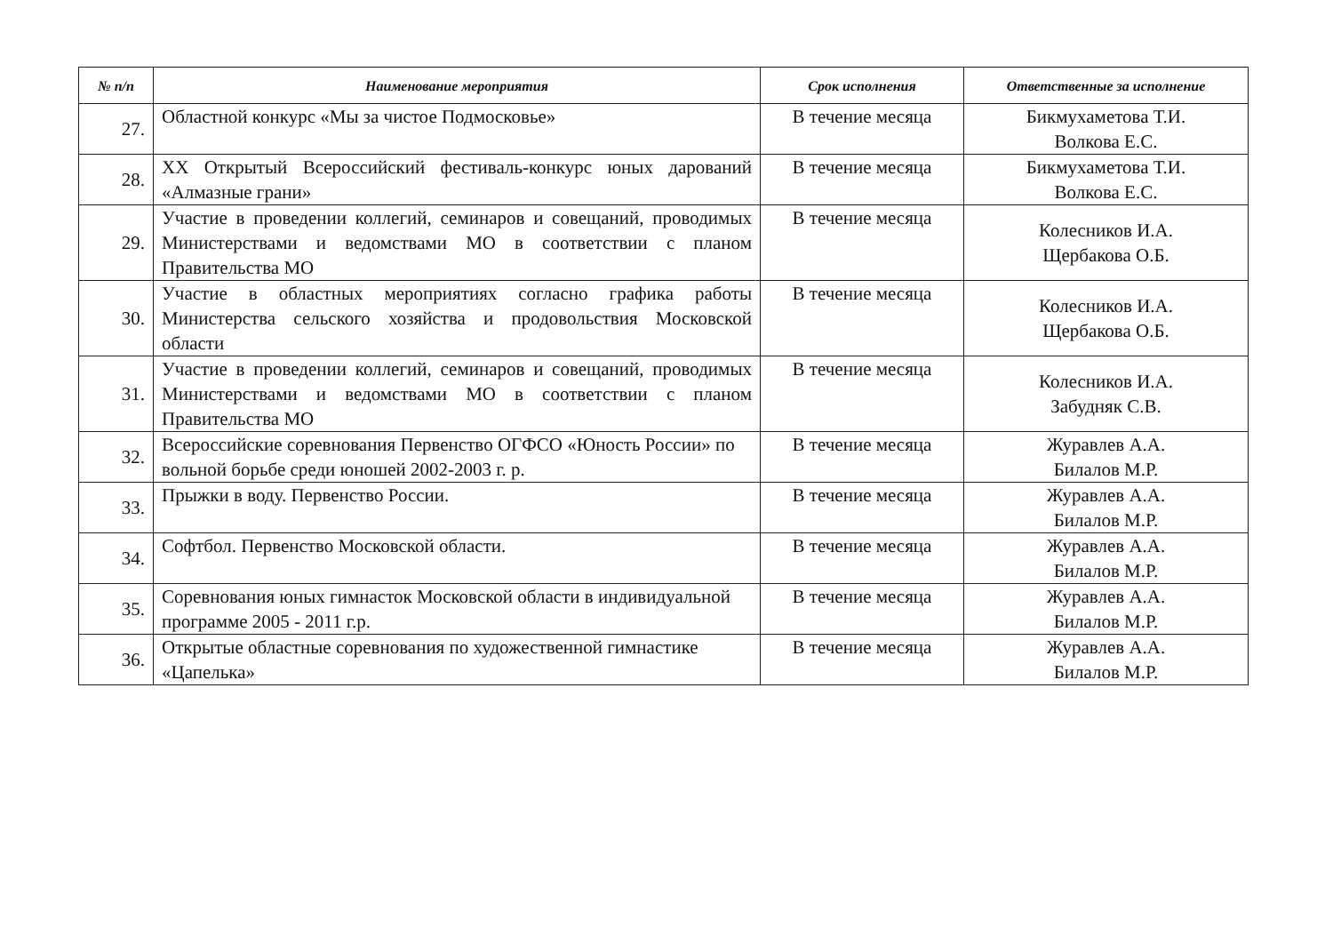| № п/п | Наименование мероприятия | Срок исполнения | Ответственные за исполнение |
| --- | --- | --- | --- |
| 27. | Областной конкурс «Мы за чистое Подмосковье» | В течение месяца | Бикмухаметова Т.И. Волкова Е.С. |
| 28. | XX Открытый Всероссийский фестиваль-конкурс юных дарований «Алмазные грани» | В течение месяца | Бикмухаметова Т.И. Волкова Е.С. |
| 29. | Участие в проведении коллегий, семинаров и совещаний, проводимых Министерствами и ведомствами МО в соответствии с планом Правительства МО | В течение месяца | Колесников И.А. Щербакова О.Б. |
| 30. | Участие в областных мероприятиях согласно графика работы Министерства сельского хозяйства и продовольствия Московской области | В течение месяца | Колесников И.А. Щербакова О.Б. |
| 31. | Участие в проведении коллегий, семинаров и совещаний, проводимых Министерствами и ведомствами МО в соответствии с планом Правительства МО | В течение месяца | Колесников И.А. Забудняк С.В. |
| 32. | Всероссийские соревнования Первенство ОГФСО «Юность России» по вольной борьбе среди юношей 2002-2003 г. р. | В течение месяца | Журавлев А.А. Билалов М.Р. |
| 33. | Прыжки в воду. Первенство России. | В течение месяца | Журавлев А.А. Билалов М.Р. |
| 34. | Софтбол. Первенство Московской области. | В течение месяца | Журавлев А.А. Билалов М.Р. |
| 35. | Соревнования юных гимнасток Московской области в индивидуальной программе 2005 - 2011 г.р. | В течение месяца | Журавлев А.А. Билалов М.Р. |
| 36. | Открытые областные соревнования по художественной гимнастике «Цапелька» | В течение месяца | Журавлев А.А. Билалов М.Р. |